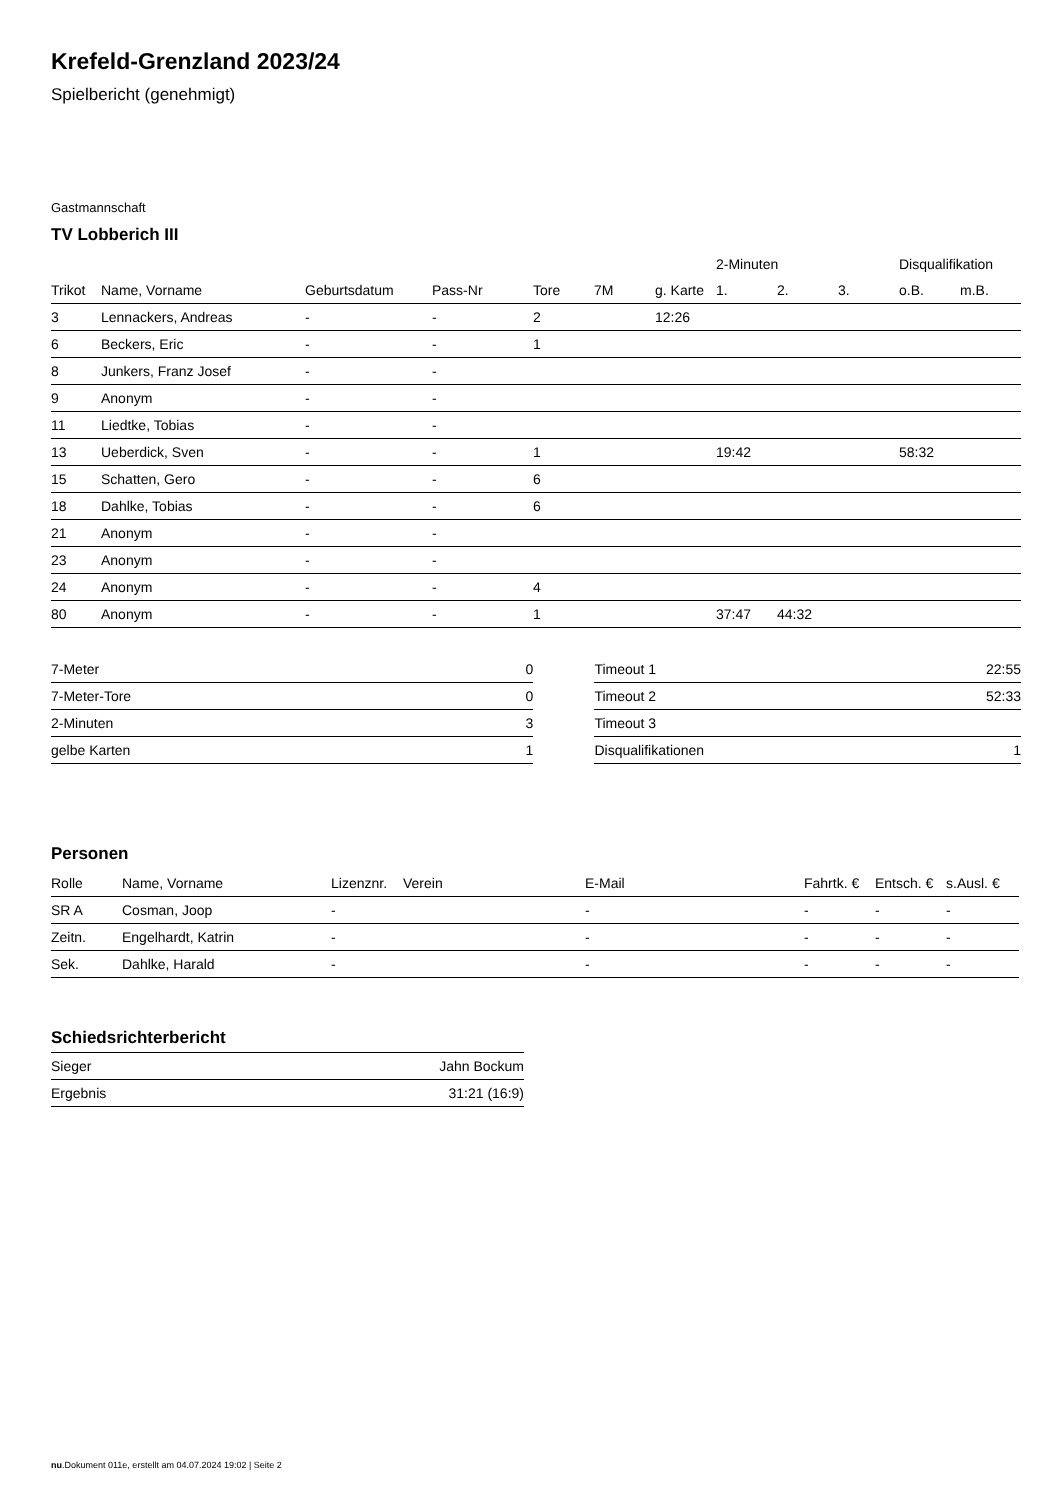Krefeld-Grenzland 2023/24
Spielbericht (genehmigt)
Gastmannschaft
TV Lobberich III
| | | | | | | | 2-Minuten | | | Disqualifikation | |
| --- | --- | --- | --- | --- | --- | --- | --- | --- | --- | --- | --- |
| Trikot | Name, Vorname | Geburtsdatum | Pass-Nr | Tore | 7M | g. Karte | 1. | 2. | 3. | o.B. | m.B. |
| 3 | Lennackers, Andreas | - | - | 2 | | 12:26 | | | | | |
| 6 | Beckers, Eric | - | - | 1 | | | | | | | |
| 8 | Junkers, Franz Josef | - | - | | | | | | | | |
| 9 | Anonym | - | - | | | | | | | | |
| 11 | Liedtke, Tobias | - | - | | | | | | | | |
| 13 | Ueberdick, Sven | - | - | 1 | | | 19:42 | | | 58:32 | |
| 15 | Schatten, Gero | - | - | 6 | | | | | | | |
| 18 | Dahlke, Tobias | - | - | 6 | | | | | | | |
| 21 | Anonym | - | - | | | | | | | | |
| 23 | Anonym | - | - | | | | | | | | |
| 24 | Anonym | - | - | 4 | | | | | | | |
| 80 | Anonym | - | - | 1 | | | 37:47 | 44:32 | | | |
| 7-Meter | 0 |
| 7-Meter-Tore | 0 |
| 2-Minuten | 3 |
| gelbe Karten | 1 |
| Timeout 1 | 22:55 |
| Timeout 2 | 52:33 |
| Timeout 3 | |
| Disqualifikationen | 1 |
Personen
| Rolle | Name, Vorname | Lizenznr. | Verein | E-Mail | Fahrtk. € | Entsch. € | s.Ausl. € |
| --- | --- | --- | --- | --- | --- | --- | --- |
| SR A | Cosman, Joop | - | | - | - | - | - |
| Zeitn. | Engelhardt, Katrin | - | | - | - | - | - |
| Sek. | Dahlke, Harald | - | | - | - | - | - |
Schiedsrichterbericht
| Sieger | Jahn Bockum |
| Ergebnis | 31:21 (16:9) |
nu.Dokument 011e, erstellt am 04.07.2024 19:02 | Seite 2